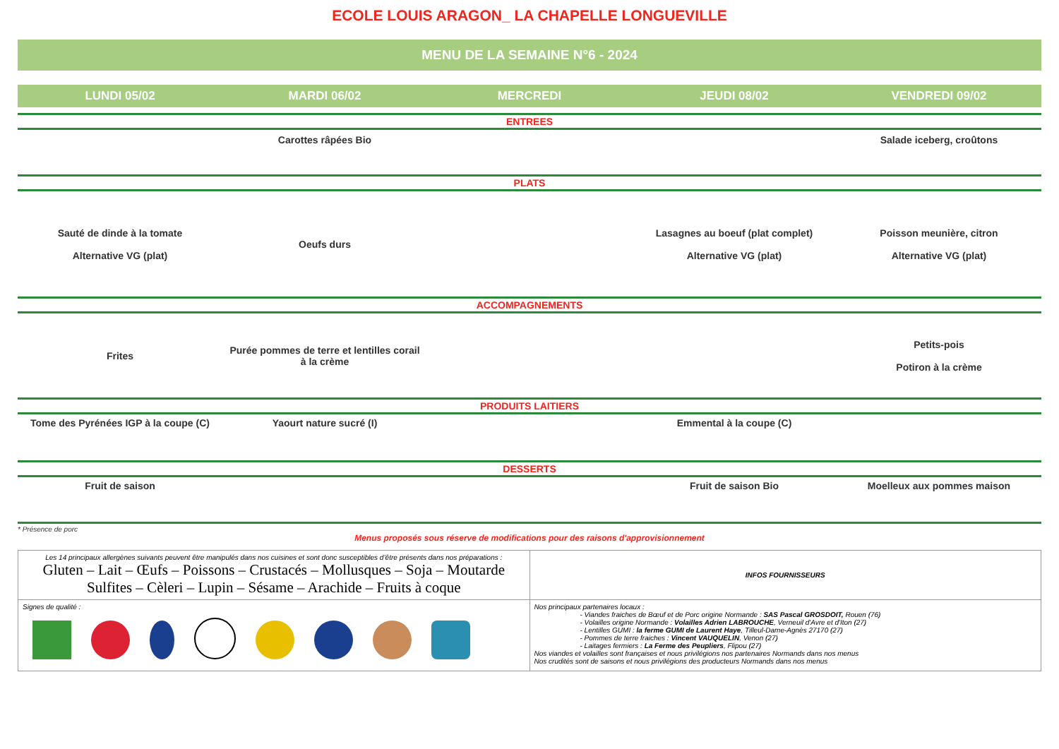ECOLE LOUIS ARAGON_ LA CHAPELLE LONGUEVILLE
MENU DE LA SEMAINE N°6 - 2024
| LUNDI 05/02 | MARDI 06/02 | MERCREDI | JEUDI 08/02 | VENDREDI 09/02 |
| --- | --- | --- | --- | --- |
| ENTREES | | | | |
| | Carottes râpées Bio | | | Salade iceberg, croûtons |
| PLATS | | | | |
| Sauté de dinde à la tomate Alternative VG (plat) | Oeufs durs | | Lasagnes au boeuf (plat complet) Alternative VG (plat) | Poisson meunière, citron Alternative VG (plat) |
| ACCOMPAGNEMENTS | | | | |
| Frites | Purée pommes de terre et lentilles corail à la crème | | | Petits-pois Potiron à la crème |
| PRODUITS LAITIERS | | | | |
| Tome des Pyrénées IGP à la coupe (C) | Yaourt nature sucré (I) | | Emmental à la coupe (C) | |
| DESSERTS | | | | |
| Fruit de saison | | | Fruit de saison Bio | Moelleux aux pommes maison |
* Présence de porc
Menus proposés sous réserve de modifications pour des raisons d'approvisionnement
| Les 14 principaux allergènes suivants peuvent être manipulés dans nos cuisines et sont donc susceptibles d’être présents dans nos préparations : Gluten – Lait – Œufs – Poissons – Crustacés – Mollusques – Soja – Moutarde Sulfites – Cèleri – Lupin – Sésame – Arachide – Fruits à coque | INFOS FOURNISSEURS |
| Signes de qualité : | Nos principaux partenaires locaux : - Viandes fraiches de Bœuf et de Porc origine Normande : SAS Pascal GROSDOIT, Rouen (76) - Volailles origine Normande : Volailles Adrien LABROUCHE , Verneuil d'Avre et d'Iton (27) - Lentilles GUMI : la ferme GUMI de Laurent Haye , Tilleul-Dame-Agnès 27170 (27) - Pommes de terre fraiches : Vincent VAUQUELIN , Venon (27) - Laitages fermiers : La Ferme des Peupliers , Flipou (27) Nos viandes et volailles sont françaises et nous privilégions nos partenaires Normands dans nos menus Nos crudités sont de saisons et nous privilégions des producteurs Normands dans nos menus |